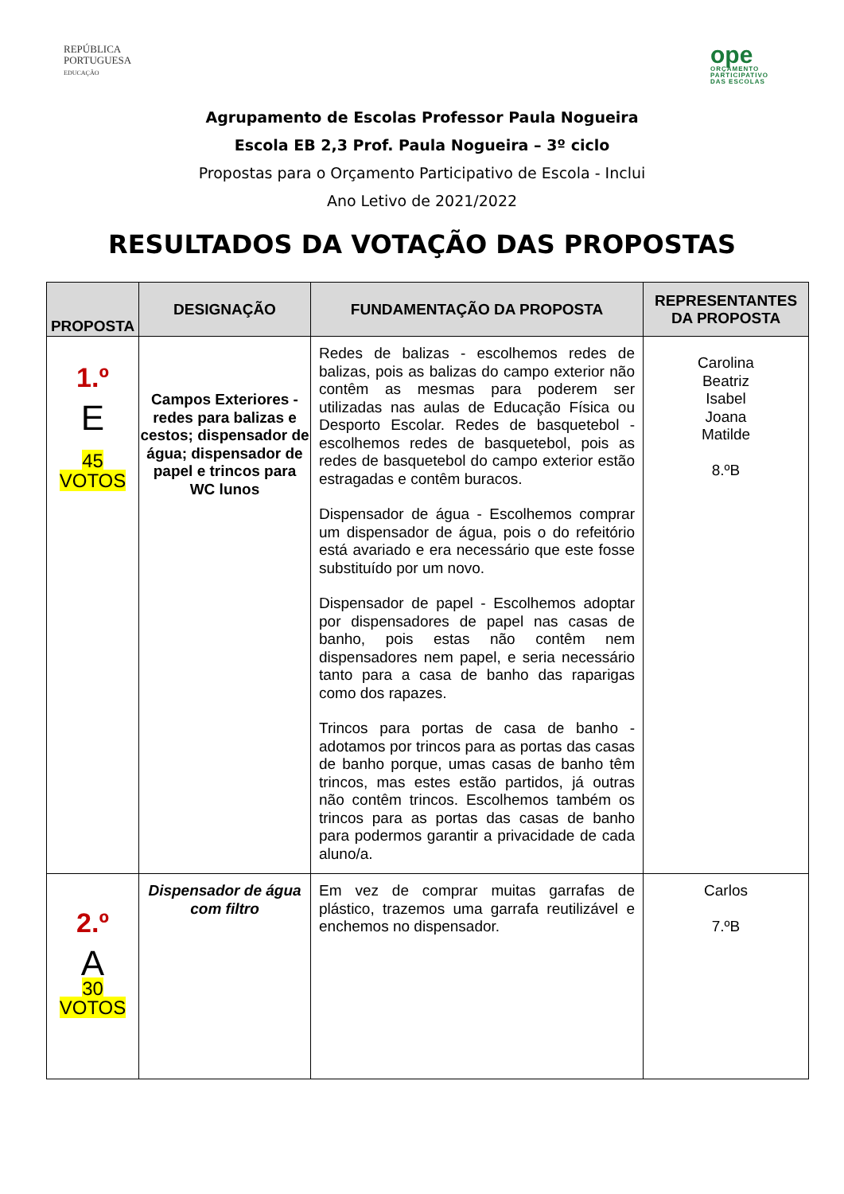REPÚBLICA
PORTUGUESA
EDUCAÇÃO
ope
ORÇAMENTO
PARTICIPATIVO
DAS ESCOLAS
Agrupamento de Escolas Professor Paula Nogueira
Escola EB 2,3 Prof. Paula Nogueira – 3º ciclo
Propostas para o Orçamento Participativo de Escola - Inclui
Ano Letivo de 2021/2022
RESULTADOS DA VOTAÇÃO DAS PROPOSTAS
| PROPOSTA | DESIGNAÇÃO | FUNDAMENTAÇÃO DA PROPOSTA | REPRESENTANTES DA PROPOSTA |
| --- | --- | --- | --- |
| 1.º E 45 VOTOS | Campos Exteriores - redes para balizas e cestos; dispensador de água; dispensador de papel e trincos para WC lunos | Redes de balizas - escolhemos redes de balizas, pois as balizas do campo exterior não contêm as mesmas para poderem ser utilizadas nas aulas de Educação Física ou Desporto Escolar. Redes de basquetebol - escolhemos redes de basquetebol, pois as redes de basquetebol do campo exterior estão estragadas e contêm buracos. Dispensador de água - Escolhemos comprar um dispensador de água, pois o do refeitório está avariado e era necessário que este fosse substituído por um novo. Dispensador de papel - Escolhemos adoptar por dispensadores de papel nas casas de banho, pois estas não contêm nem dispensadores nem papel, e seria necessário tanto para a casa de banho das raparigas como dos rapazes. Trincos para portas de casa de banho - adotamos por trincos para as portas das casas de banho porque, umas casas de banho têm trincos, mas estes estão partidos, já outras não contêm trincos. Escolhemos também os trincos para as portas das casas de banho para podermos garantir a privacidade de cada aluno/a. | Carolina Beatriz Isabel Joana Matilde 8.ºB |
| 2.º A 30 VOTOS | Dispensador de água com filtro | Em vez de comprar muitas garrafas de plástico, trazemos uma garrafa reutilizável e enchemos no dispensador. | Carlos 7.ºB |